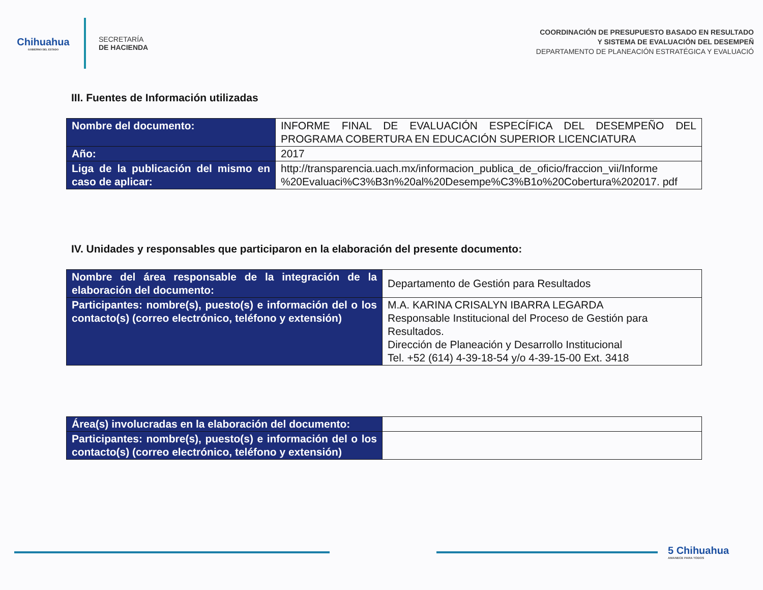Chihuahua
GOBIERNO DEL ESTADO
SECRETARÍA
DE HACIENDA
COORDINACIÓN DE PRESUPUESTO BASADO EN RESULTADO
Y SISTEMA DE EVALUACIÓN DEL DESEMPEÑ
DEPARTAMENTO DE PLANEACIÓN ESTRATÉGICA Y EVALUACIÓ
III. Fuentes de Información utilizadas
| Nombre del documento: | INFORME FINAL DE EVALUACIÓN ESPECÍFICA DEL DESEMPEÑO DEL PROGRAMA COBERTURA EN EDUCACIÓN SUPERIOR LICENCIATURA |
| Año: | 2017 |
| Liga de la publicación del mismo en caso de aplicar: | http://transparencia.uach.mx/informacion_publica_de_oficio/fraccion_vii/Informe %20Evaluaci%C3%B3n%20al%20Desempe%C3%B1o%20Cobertura%202017. pdf |
IV. Unidades y responsables que participaron en la elaboración del presente documento:
| Nombre del área responsable de la integración de la elaboración del documento: | Departamento de Gestión para Resultados |
| Participantes: nombre(s), puesto(s) e información del o los contacto(s) (correo electrónico, teléfono y extensión) | M.A. KARINA CRISALYN IBARRA LEGARDA Responsable Institucional del Proceso de Gestión para Resultados. Dirección de Planeación y Desarrollo Institucional Tel. +52 (614) 4-39-18-54 y/o 4-39-15-00 Ext. 3418 |
| Área(s) involucradas en la elaboración del documento: | |
| Participantes: nombre(s), puesto(s) e información del o los contacto(s) (correo electrónico, teléfono y extensión) | |
5 Chihuahua
AMANECE PARA TODOS